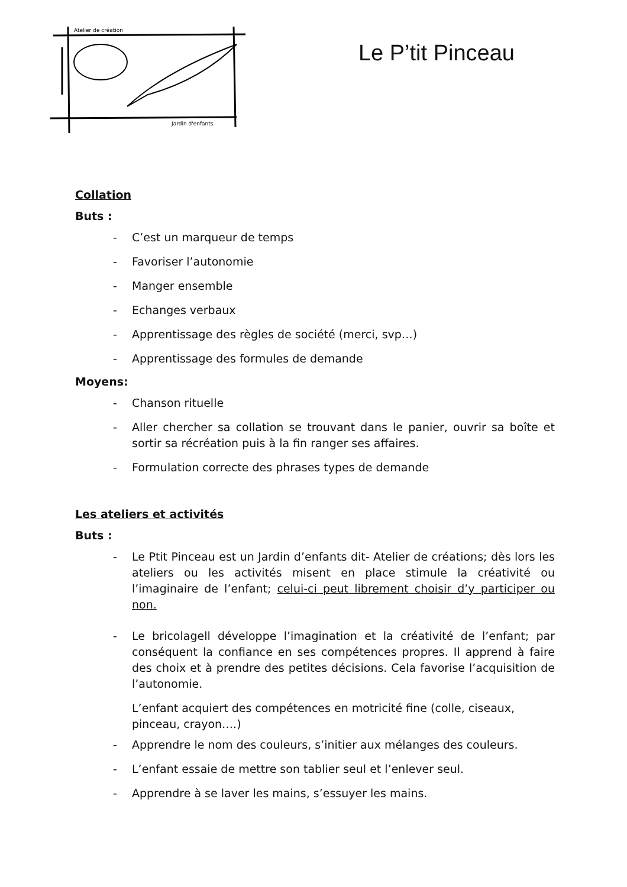Atelier de création
Jardin d'enfants
Le P’tit Pinceau
Collation
Buts :
- C’est un marqueur de temps
- Favoriser l’autonomie
- Manger ensemble
- Echanges verbaux
- Apprentissage des règles de société (merci, svp…)
- Apprentissage des formules de demande
Moyens:
- Chanson rituelle
- Aller chercher sa collation se trouvant dans le panier, ouvrir sa boîte et sortir sa récréation puis à la fin ranger ses affaires.
- Formulation correcte des phrases types de demande
Les ateliers et activités
Buts :
- Le Ptit Pinceau est un Jardin d’enfants dit- Atelier de créations; dès lors les ateliers ou les activités misent en place stimule la créativité ou l’imaginaire de l’enfant; celui-ci peut librement choisir d’y participer ou non.
- Le bricolagell développe l’imagination et la créativité de l’enfant; par conséquent la confiance en ses compétences propres. Il apprend à faire des choix et à prendre des petites décisions. Cela favorise l’acquisition de l’autonomie.
L’enfant acquiert des compétences en motricité fine (colle, ciseaux, pinceau, crayon….)
- Apprendre le nom des couleurs, s’initier aux mélanges des couleurs.
- L’enfant essaie de mettre son tablier seul et l’enlever seul.
- Apprendre à se laver les mains, s’essuyer les mains.